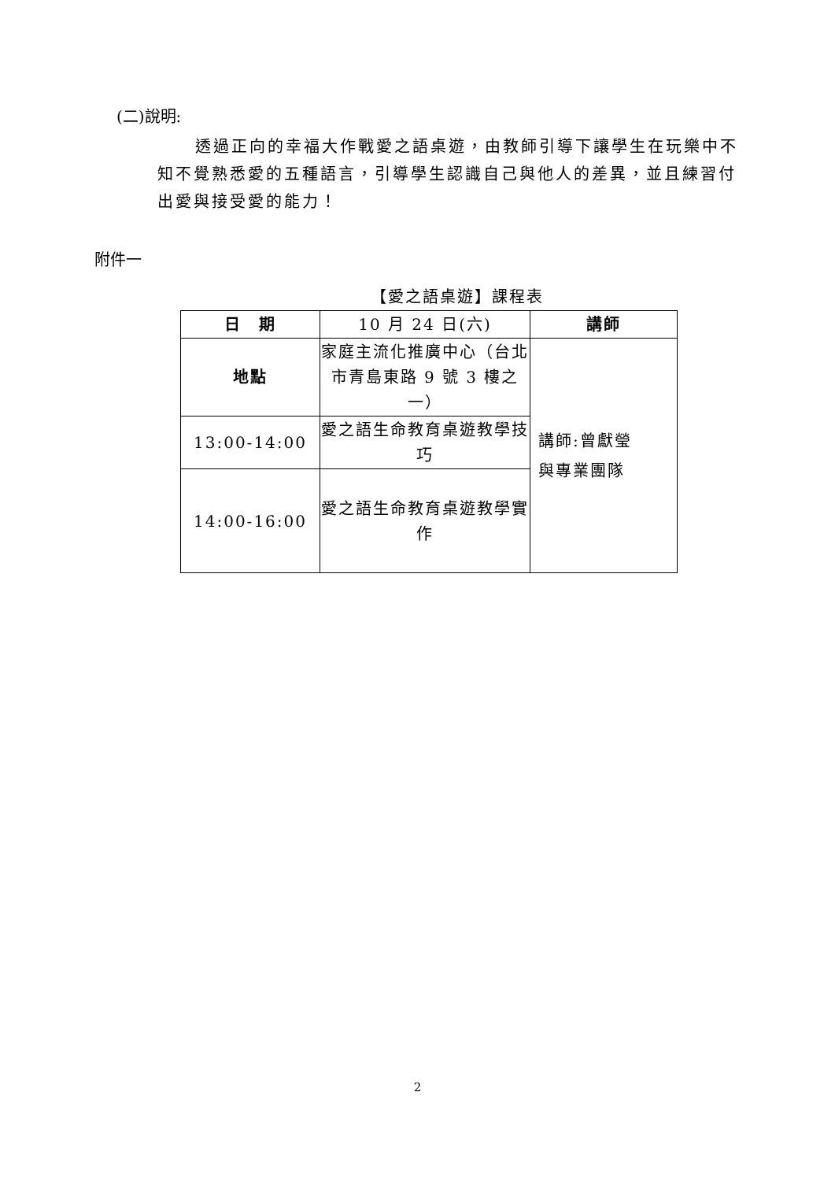(二)說明:
透過正向的幸福大作戰愛之語桌遊，由教師引導下讓學生在玩樂中不知不覺熟悉愛的五種語言，引導學生認識自己與他人的差異，並且練習付出愛與接受愛的能力！
附件一
【愛之語桌遊】課程表
| 日 期 | 10 月 24 日(六) | 講師 |
| 地點 | 家庭主流化推廣中心（台北市青島東路 9 號 3 樓之一） | 講師:曾獻瑩 與專業團隊 |
| 13:00-14:00 | 愛之語生命教育桌遊教學技巧 | |
| 14:00-16:00 | 愛之語生命教育桌遊教學實作 | |
2